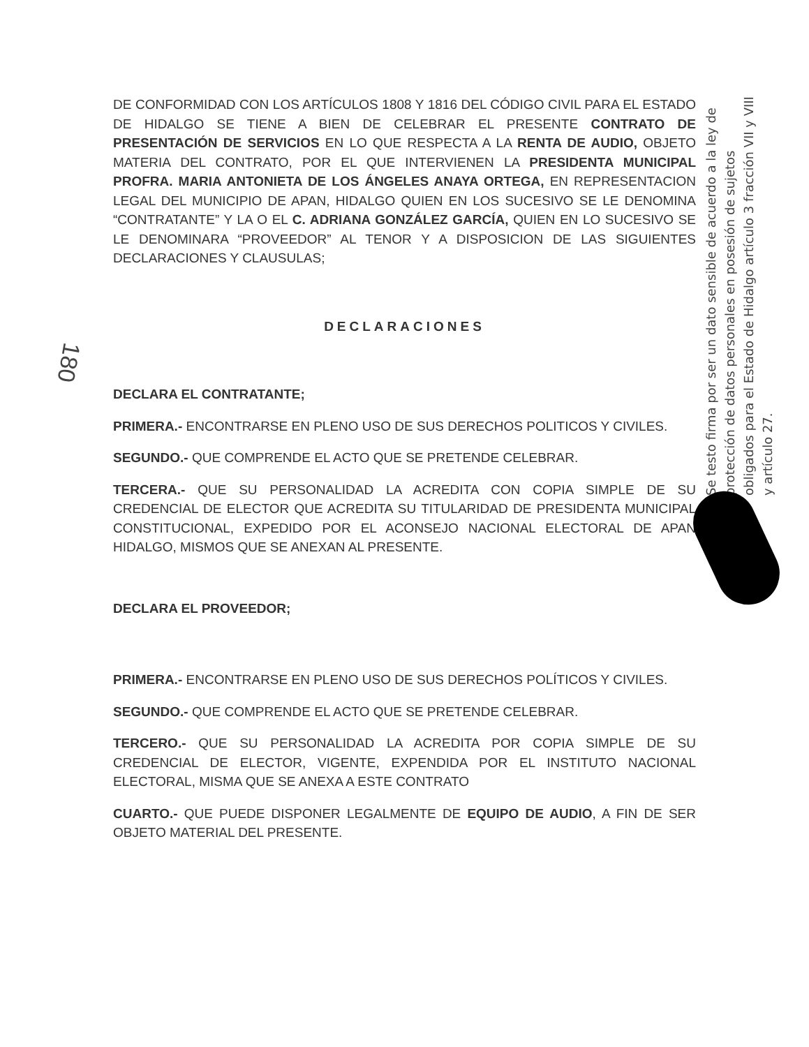180
DE CONFORMIDAD CON LOS ARTÍCULOS 1808 Y 1816 DEL CÓDIGO CIVIL PARA EL ESTADO DE HIDALGO SE TIENE A BIEN DE CELEBRAR EL PRESENTE CONTRATO DE PRESENTACIÓN DE SERVICIOS EN LO QUE RESPECTA A LA RENTA DE AUDIO, OBJETO MATERIA DEL CONTRATO, POR EL QUE INTERVIENEN LA PRESIDENTA MUNICIPAL PROFRA. MARIA ANTONIETA DE LOS ÁNGELES ANAYA ORTEGA, EN REPRESENTACION LEGAL DEL MUNICIPIO DE APAN, HIDALGO QUIEN EN LOS SUCESIVO SE LE DENOMINA “CONTRATANTE” Y LA O EL C. ADRIANA GONZÁLEZ GARCÍA, QUIEN EN LO SUCESIVO SE LE DENOMINARA “PROVEEDOR” AL TENOR Y A DISPOSICION DE LAS SIGUIENTES DECLARACIONES Y CLAUSULAS;
DECLARACIONES
DECLARA EL CONTRATANTE;
PRIMERA.- ENCONTRARSE EN PLENO USO DE SUS DERECHOS POLITICOS Y CIVILES.
SEGUNDO.- QUE COMPRENDE EL ACTO QUE SE PRETENDE CELEBRAR.
TERCERA.- QUE SU PERSONALIDAD LA ACREDITA CON COPIA SIMPLE DE SU CREDENCIAL DE ELECTOR QUE ACREDITA SU TITULARIDAD DE PRESIDENTA MUNICIPAL CONSTITUCIONAL, EXPEDIDO POR EL ACONSEJO NACIONAL ELECTORAL DE APAN HIDALGO, MISMOS QUE SE ANEXAN AL PRESENTE.
DECLARA EL PROVEEDOR;
PRIMERA.- ENCONTRARSE EN PLENO USO DE SUS DERECHOS POLÍTICOS Y CIVILES.
SEGUNDO.- QUE COMPRENDE EL ACTO QUE SE PRETENDE CELEBRAR.
TERCERO.- QUE SU PERSONALIDAD LA ACREDITA POR COPIA SIMPLE DE SU CREDENCIAL DE ELECTOR, VIGENTE, EXPENDIDA POR EL INSTITUTO NACIONAL ELECTORAL, MISMA QUE SE ANEXA A ESTE CONTRATO
CUARTO.- QUE PUEDE DISPONER LEGALMENTE DE EQUIPO DE AUDIO, A FIN DE SER OBJETO MATERIAL DEL PRESENTE.
Se testo firma por ser un dato sensible de acuerdo a la ley de protección de datos personales en posesión de sujetos obligados para el Estado de Hidalgo artículo 3 fracción VII y VIII y artículo 27.